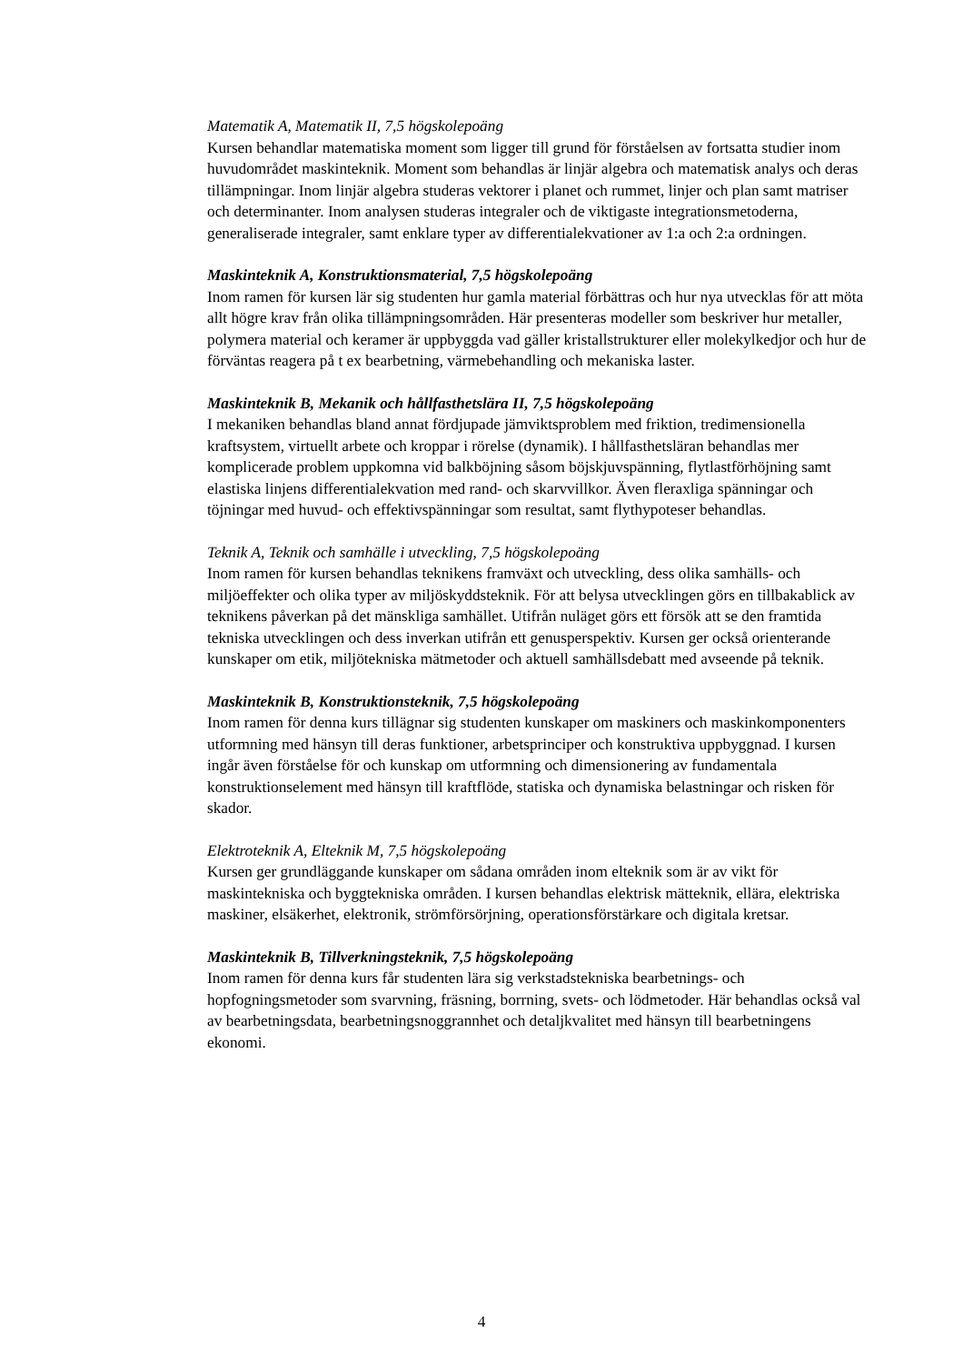Matematik A, Matematik II, 7,5 högskolepoäng
Kursen behandlar matematiska moment som ligger till grund för förståelsen av fortsatta studier inom huvudområdet maskinteknik. Moment som behandlas är linjär algebra och matematisk analys och deras tillämpningar. Inom linjär algebra studeras vektorer i planet och rummet, linjer och plan samt matriser och determinanter. Inom analysen studeras integraler och de viktigaste integrationsmetoderna, generaliserade integraler, samt enklare typer av differentialekvationer av 1:a och 2:a ordningen.
Maskinteknik A, Konstruktionsmaterial, 7,5 högskolepoäng
Inom ramen för kursen lär sig studenten hur gamla material förbättras och hur nya utvecklas för att möta allt högre krav från olika tillämpningsområden. Här presenteras modeller som beskriver hur metaller, polymera material och keramer är uppbyggda vad gäller kristallstrukturer eller molekylkedjor och hur de förväntas reagera på t ex bearbetning, värmebehandling och mekaniska laster.
Maskinteknik B, Mekanik och hållfasthetslära II, 7,5 högskolepoäng
I mekaniken behandlas bland annat fördjupade jämviktsproblem med friktion, tredimensionella kraftsystem, virtuellt arbete och kroppar i rörelse (dynamik). I hållfasthetsläran behandlas mer komplicerade problem uppkomna vid balkböjning såsom böjskjuvspänning, flytlastförhöjning samt elastiska linjens differentialekvation med rand- och skarvvillkor. Även fleraxliga spänningar och töjningar med huvud- och effektivspänningar som resultat, samt flythypoteser behandlas.
Teknik A, Teknik och samhälle i utveckling, 7,5 högskolepoäng
Inom ramen för kursen behandlas teknikens framväxt och utveckling, dess olika samhälls- och miljöeffekter och olika typer av miljöskyddsteknik. För att belysa utvecklingen görs en tillbakablick av teknikens påverkan på det mänskliga samhället. Utifrån nuläget görs ett försök att se den framtida tekniska utvecklingen och dess inverkan utifrån ett genusperspektiv. Kursen ger också orienterande kunskaper om etik, miljötekniska mätmetoder och aktuell samhällsdebatt med avseende på teknik.
Maskinteknik B, Konstruktionsteknik, 7,5 högskolepoäng
Inom ramen för denna kurs tillägnar sig studenten kunskaper om maskiners och maskinkomponenters utformning med hänsyn till deras funktioner, arbetsprinciper och konstruktiva uppbyggnad. I kursen ingår även förståelse för och kunskap om utformning och dimensionering av fundamentala konstruktionselement med hänsyn till kraftflöde, statiska och dynamiska belastningar och risken för skador.
Elektroteknik A, Elteknik M, 7,5 högskolepoäng
Kursen ger grundläggande kunskaper om sådana områden inom elteknik som är av vikt för maskintekniska och byggtekniska områden. I kursen behandlas elektrisk mätteknik, ellära, elektriska maskiner, elsäkerhet, elektronik, strömförsörjning, operationsförstärkare och digitala kretsar.
Maskinteknik B, Tillverkningsteknik, 7,5 högskolepoäng
Inom ramen för denna kurs får studenten lära sig verkstadstekniska bearbetnings- och hopfogningsmetoder som svarvning, fräsning, borrning, svets- och lödmetoder. Här behandlas också val av bearbetningsdata, bearbetningsnoggrannhet och detaljkvalitet med hänsyn till bearbetningens ekonomi.
4